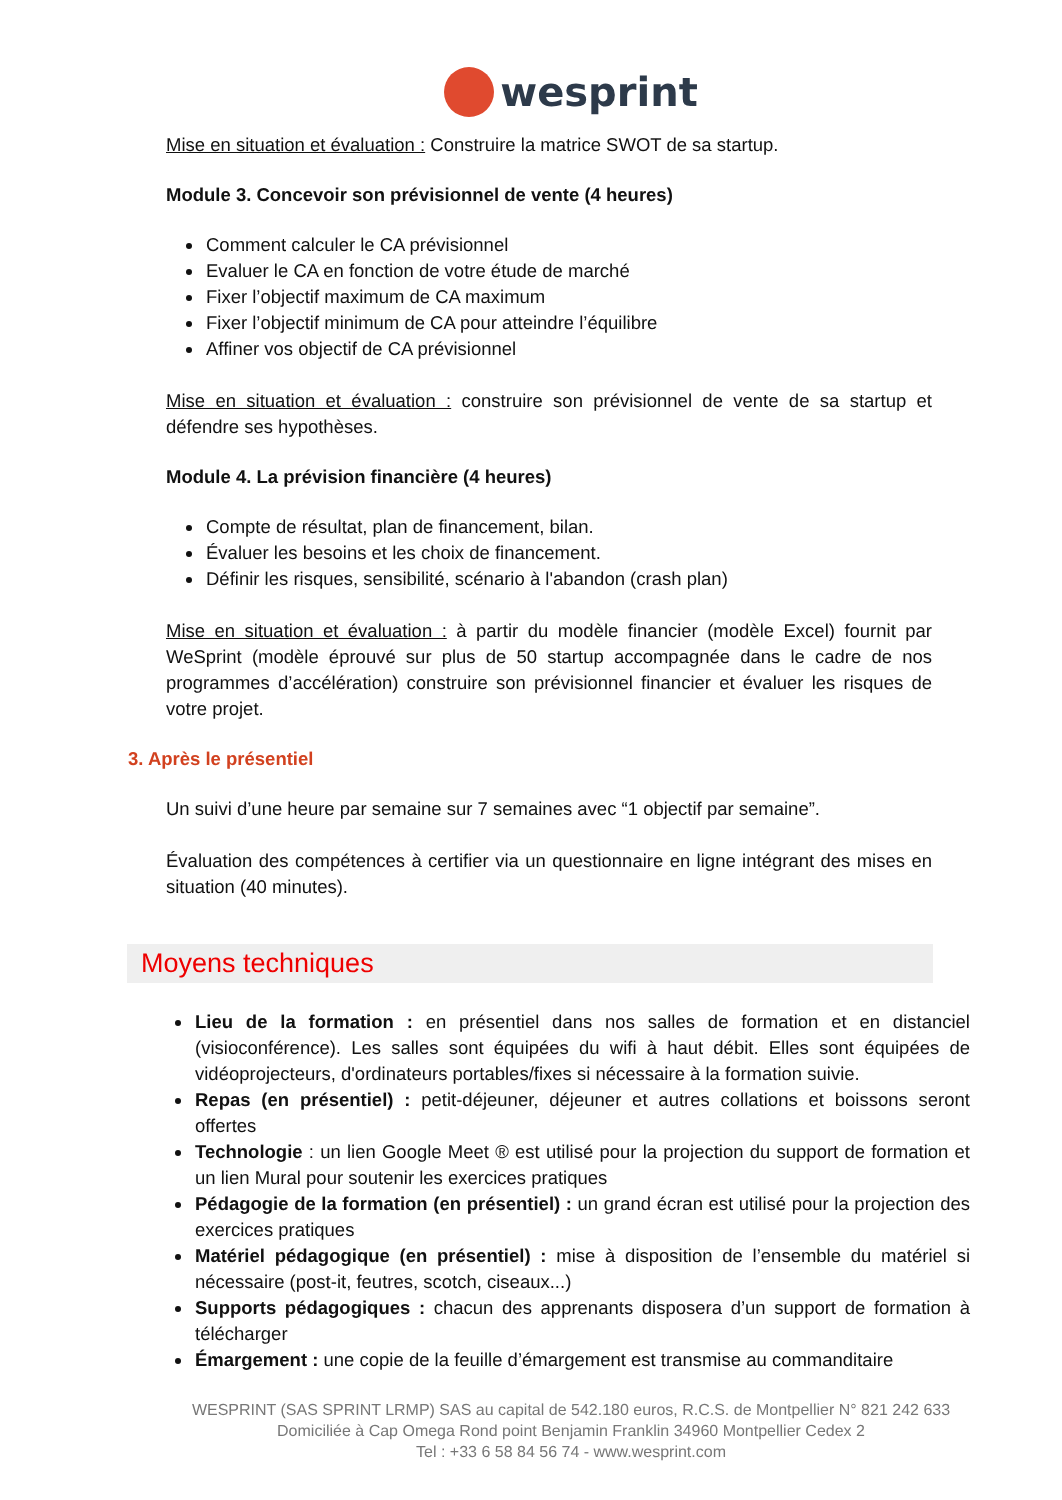wesprint
Mise en situation et évaluation : Construire la matrice SWOT de sa startup.
Module 3. Concevoir son prévisionnel de vente (4 heures)
Comment calculer le CA prévisionnel
Evaluer le CA en fonction de votre étude de marché
Fixer l’objectif maximum de CA maximum
Fixer l’objectif minimum de CA pour atteindre l’équilibre
Affiner vos objectif de CA prévisionnel
Mise en situation et évaluation : construire son prévisionnel de vente de sa startup et défendre ses hypothèses.
Module 4. La prévision financière (4 heures)
Compte de résultat, plan de financement, bilan.
Évaluer les besoins et les choix de financement.
Définir les risques, sensibilité, scénario à l'abandon (crash plan)
Mise en situation et évaluation : à partir du modèle financier (modèle Excel) fournit par WeSprint (modèle éprouvé sur plus de 50 startup accompagnée dans le cadre de nos programmes d’accélération) construire son prévisionnel financier et évaluer les risques de votre projet.
3. Après le présentiel
Un suivi d’une heure par semaine sur 7 semaines avec “1 objectif par semaine”.
Évaluation des compétences à certifier via un questionnaire en ligne intégrant des mises en situation (40 minutes).
Moyens techniques
Lieu de la formation : en présentiel dans nos salles de formation et en distanciel (visioconférence). Les salles sont équipées du wifi à haut débit. Elles sont équipées de vidéoprojecteurs, d'ordinateurs portables/fixes si nécessaire à la formation suivie.
Repas (en présentiel) : petit-déjeuner, déjeuner et autres collations et boissons seront offertes
Technologie : un lien Google Meet ® est utilisé pour la projection du support de formation et un lien Mural pour soutenir les exercices pratiques
Pédagogie de la formation (en présentiel) : un grand écran est utilisé pour la projection des exercices pratiques
Matériel pédagogique (en présentiel) : mise à disposition de l’ensemble du matériel si nécessaire (post-it, feutres, scotch, ciseaux...)
Supports pédagogiques : chacun des apprenants disposera d’un support de formation à télécharger
Émargement : une copie de la feuille d’émargement est transmise au commanditaire
WESPRINT (SAS SPRINT LRMP) SAS au capital de 542.180 euros, R.C.S. de Montpellier N° 821 242 633
Domiciliée à Cap Omega Rond point Benjamin Franklin 34960 Montpellier Cedex 2
Tel : +33 6 58 84 56 74 - www.wesprint.com